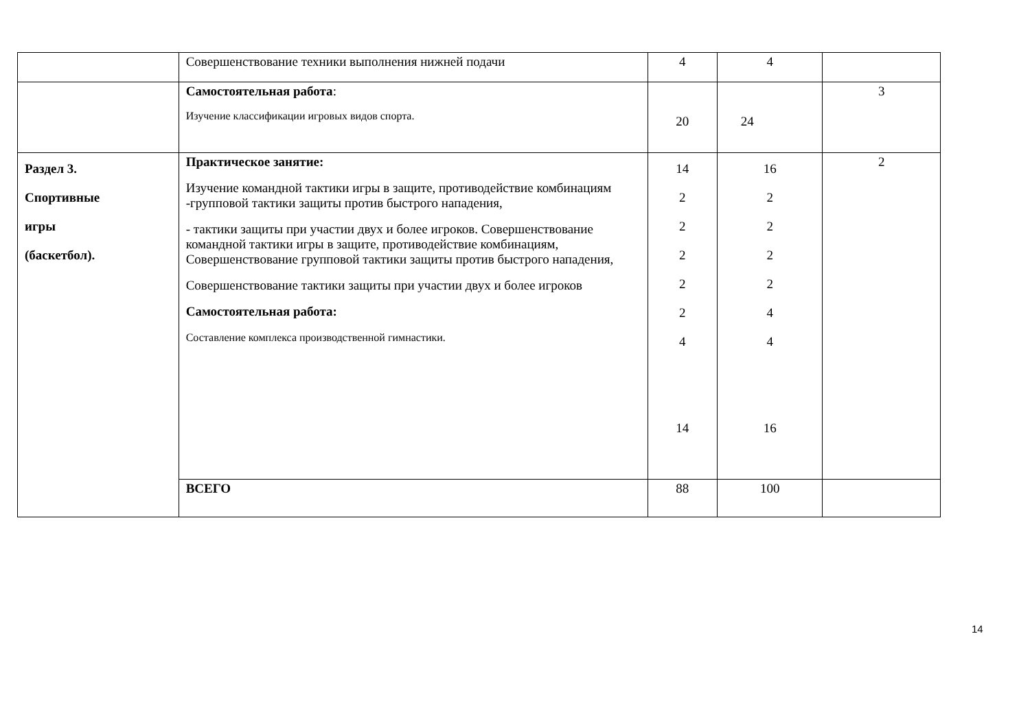| | Совершенствование техники выполнения нижней подачи | 4 | 4 | |
| | Самостоятельная работа : Изучение классификации игровых видов спорта. | 20 | 24 | 3 |
| Раздел 3. Спортивные игры (баскетбол). | Практическое занятие: Изучение командной тактики игры в защите, противодействие комбинациям -групповой тактики защиты против быстрого нападения, - тактики защиты при участии двух и более игроков. Совершенствование командной тактики игры в защите, противодействие комбинациям, Совершенствование групповой тактики защиты против быстрого нападения, Совершенствование тактики защиты при участии двух и более игроков Самостоятельная работа: Составление комплекса производственной гимнастики. | 14 2 2 2 2 2 4 14 | 16 2 2 2 2 4 4 16 | 2 |
| | ВСЕГО | 88 | 100 | |
14